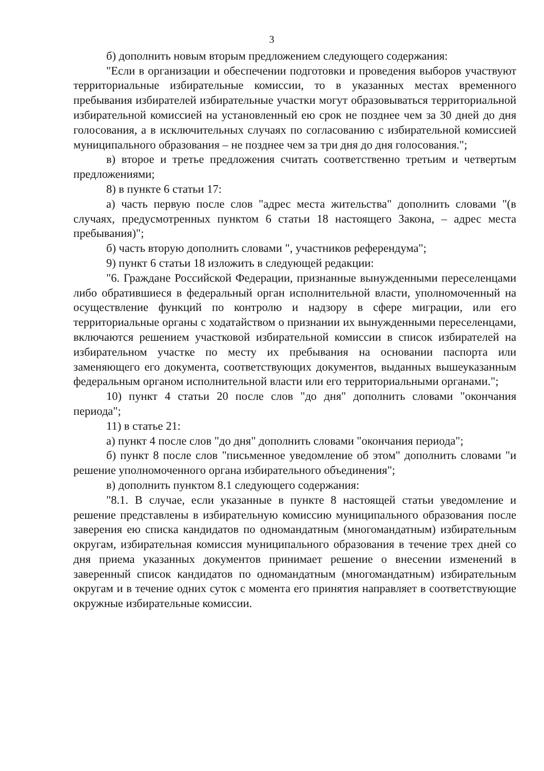3
б) дополнить новым вторым предложением следующего содержания:
"Если в организации и обеспечении подготовки и проведения выборов участвуют территориальные избирательные комиссии, то в указанных местах временного пребывания избирателей избирательные участки могут образовываться территориальной избирательной комиссией на установленный ею срок не позднее чем за 30 дней до дня голосования, а в исключительных случаях по согласованию с избирательной комиссией муниципального образования – не позднее чем за три дня до дня голосования.";
в) второе и третье предложения считать соответственно третьим и четвертым предложениями;
8) в пункте 6 статьи 17:
а) часть первую после слов "адрес места жительства" дополнить словами "(в случаях, предусмотренных пунктом 6 статьи 18 настоящего Закона, – адрес места пребывания)";
б) часть вторую дополнить словами ", участников референдума";
9) пункт 6 статьи 18 изложить в следующей редакции:
"6. Граждане Российской Федерации, признанные вынужденными переселенцами либо обратившиеся в федеральный орган исполнительной власти, уполномоченный на осуществление функций по контролю и надзору в сфере миграции, или его территориальные органы с ходатайством о признании их вынужденными переселенцами, включаются решением участковой избирательной комиссии в список избирателей на избирательном участке по месту их пребывания на основании паспорта или заменяющего его документа, соответствующих документов, выданных вышеуказанным федеральным органом исполнительной власти или его территориальными органами.";
10) пункт 4 статьи 20 после слов "до дня" дополнить словами "окончания периода";
11) в статье 21:
а) пункт 4 после слов "до дня" дополнить словами "окончания периода";
б) пункт 8 после слов "письменное уведомление об этом" дополнить словами "и решение уполномоченного органа избирательного объединения";
в) дополнить пунктом 8.1 следующего содержания:
"8.1. В случае, если указанные в пункте 8 настоящей статьи уведомление и решение представлены в избирательную комиссию муниципального образования после заверения ею списка кандидатов по одномандатным (многомандатным) избирательным округам, избирательная комиссия муниципального образования в течение трех дней со дня приема указанных документов принимает решение о внесении изменений в заверенный список кандидатов по одномандатным (многомандатным) избирательным округам и в течение одних суток с момента его принятия направляет в соответствующие окружные избирательные комиссии.